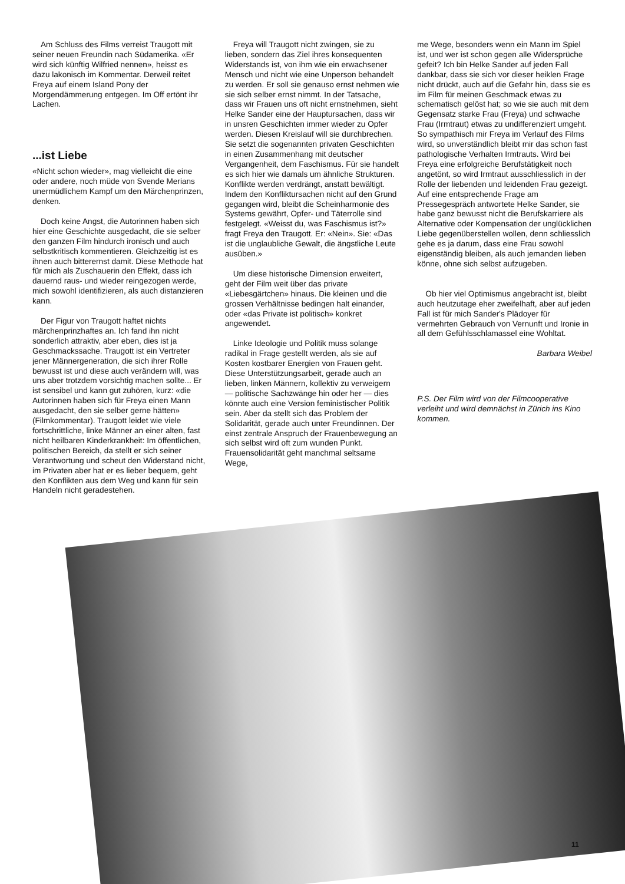Am Schluss des Films verreist Traugott mit seiner neuen Freundin nach Südamerika. «Er wird sich künftig Wilfried nennen», heisst es dazu lakonisch im Kommentar. Derweil reitet Freya auf einem Island Pony der Morgendämmerung entgegen. Im Off ertönt ihr Lachen.
...ist Liebe
«Nicht schon wieder», mag vielleicht die eine oder andere, noch müde von Svende Merians unermüdlichem Kampf um den Märchenprinzen, denken.
Doch keine Angst, die Autorinnen haben sich hier eine Geschichte ausgedacht, die sie selber den ganzen Film hindurch ironisch und auch selbstkritisch kommentieren. Gleichzeitig ist es ihnen auch bitterernst damit. Diese Methode hat für mich als Zuschauerin den Effekt, dass ich dauernd raus- und wieder reingezogen werde, mich sowohl identifizieren, als auch distanzieren kann.
Der Figur von Traugott haftet nichts märchenprinzhaftes an. Ich fand ihn nicht sonderlich attraktiv, aber eben, dies ist ja Geschmackssache. Traugott ist ein Vertreter jener Männergeneration, die sich ihrer Rolle bewusst ist und diese auch verändern will, was uns aber trotzdem vorsichtig machen sollte... Er ist sensibel und kann gut zuhören, kurz: «die Autorinnen haben sich für Freya einen Mann ausgedacht, den sie selber gerne hätten» (Filmkommentar). Traugott leidet wie viele fortschrittliche, linke Männer an einer alten, fast nicht heilbaren Kinderkrankheit: Im öffentlichen, politischen Bereich, da stellt er sich seiner Verantwortung und scheut den Widerstand nicht, im Privaten aber hat er es lieber bequem, geht den Konflikten aus dem Weg und kann für sein Handeln nicht geradestehen.
Freya will Traugott nicht zwingen, sie zu lieben, sondern das Ziel ihres konsequenten Widerstands ist, von ihm wie ein erwachsener Mensch und nicht wie eine Unperson behandelt zu werden. Er soll sie genauso ernst nehmen wie sie sich selber ernst nimmt. In der Tatsache, dass wir Frauen uns oft nicht ernstnehmen, sieht Helke Sander eine der Hauptursachen, dass wir in unsren Geschichten immer wieder zu Opfer werden. Diesen Kreislauf will sie durchbrechen. Sie setzt die sogenannten privaten Geschichten in einen Zusammenhang mit deutscher Vergangenheit, dem Faschismus. Für sie handelt es sich hier wie damals um ähnliche Strukturen. Konflikte werden verdrängt, anstatt bewältigt. Indem den Konfliktursachen nicht auf den Grund gegangen wird, bleibt die Scheinharmonie des Systems gewährt, Opfer- und Täterrolle sind festgelegt. «Weisst du, was Faschismus ist?» fragt Freya den Traugott. Er: «Nein». Sie: «Das ist die unglaubliche Gewalt, die ängstliche Leute ausüben.»
Um diese historische Dimension erweitert, geht der Film weit über das private «Liebesgärtchen» hinaus. Die kleinen und die grossen Verhältnisse bedingen halt einander, oder «das Private ist politisch» konkret angewendet.
Linke Ideologie und Politik muss solange radikal in Frage gestellt werden, als sie auf Kosten kostbarer Energien von Frauen geht. Diese Unterstützungsarbeit, gerade auch an lieben, linken Männern, kollektiv zu verweigern — politische Sachzwänge hin oder her — dies könnte auch eine Version feministischer Politik sein. Aber da stellt sich das Problem der Solidarität, gerade auch unter Freundinnen. Der einst zentrale Anspruch der Frauenbewegung an sich selbst wird oft zum wunden Punkt. Frauensolidarität geht manchmal seltsame Wege,
me Wege, besonders wenn ein Mann im Spiel ist, und wer ist schon gegen alle Widersprüche gefeit? Ich bin Helke Sander auf jeden Fall dankbar, dass sie sich vor dieser heiklen Frage nicht drückt, auch auf die Gefahr hin, dass sie es im Film für meinen Geschmack etwas zu schematisch gelöst hat; so wie sie auch mit dem Gegensatz starke Frau (Freya) und schwache Frau (Irmtraut) etwas zu undifferenziert umgeht. So sympathisch mir Freya im Verlauf des Films wird, so unverständlich bleibt mir das schon fast pathologische Verhalten Irmtrauts. Wird bei Freya eine erfolgreiche Berufstätigkeit noch angetönt, so wird Irmtraut ausschliesslich in der Rolle der liebenden und leidenden Frau gezeigt. Auf eine entsprechende Frage am Pressegespräch antwortete Helke Sander, sie habe ganz bewusst nicht die Berufskarriere als Alternative oder Kompensation der unglücklichen Liebe gegenüberstellen wollen, denn schliesslich gehe es ja darum, dass eine Frau sowohl eigenständig bleiben, als auch jemanden lieben könne, ohne sich selbst aufzugeben.
Ob hier viel Optimismus angebracht ist, bleibt auch heutzutage eher zweifelhaft, aber auf jeden Fall ist für mich Sander's Plädoyer für vermehrten Gebrauch von Vernunft und Ironie in all dem Gefühlsschlamassel eine Wohltat.
Barbara Weibel
P.S. Der Film wird von der Filmcooperative verleiht und wird demnächst in Zürich ins Kino kommen.
11